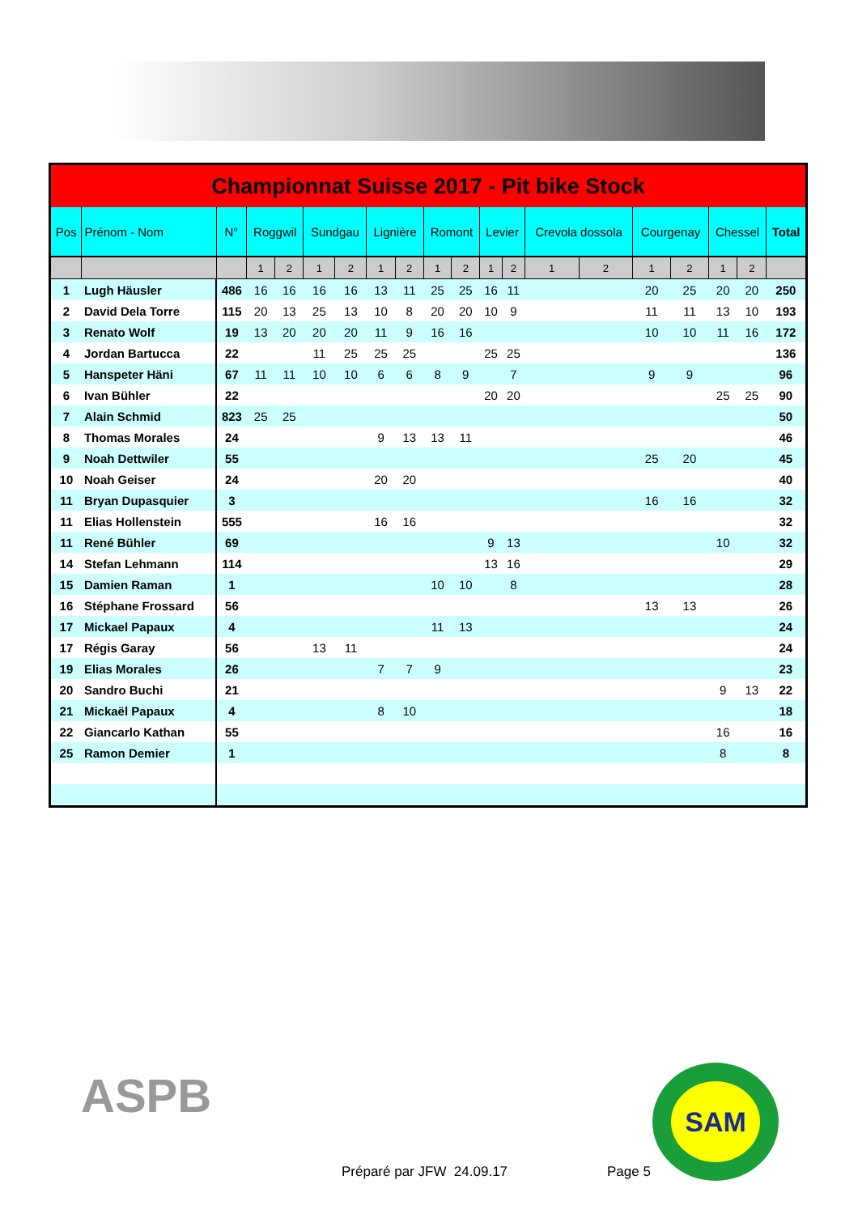| Championnat Suisse 2017 - Pit bike Stock | | | | | | | | | | | | | | | | | | | |
| Pos | Prénom - Nom | N° | Roggwil | | Sundgau | | Lignière | | Romont | | Levier | | Crevola dossola | | Courgenay | | Chessel | | Total |
| | | | 1 | 2 | 1 | 2 | 1 | 2 | 1 | 2 | 1 | 2 | 1 | 2 | 1 | 2 | 1 | 2 | |
| 1 | Lugh Häusler | 486 | 16 | 16 | 16 | 16 | 13 | 11 | 25 | 25 | 16 | 11 | | | 20 | 25 | 20 | 20 | 250 |
| 2 | David Dela Torre | 115 | 20 | 13 | 25 | 13 | 10 | 8 | 20 | 20 | 10 | 9 | | | 11 | 11 | 13 | 10 | 193 |
| 3 | Renato Wolf | 19 | 13 | 20 | 20 | 20 | 11 | 9 | 16 | 16 | | | | | 10 | 10 | 11 | 16 | 172 |
| 4 | Jordan Bartucca | 22 | | | 11 | 25 | 25 | 25 | | | 25 | 25 | | | | | | | 136 |
| 5 | Hanspeter Häni | 67 | 11 | 11 | 10 | 10 | 6 | 6 | 8 | 9 | | 7 | | | 9 | 9 | | | 96 |
| 6 | Ivan Bühler | 22 | | | | | | | | | 20 | 20 | | | | | 25 | 25 | 90 |
| 7 | Alain Schmid | 823 | 25 | 25 | | | | | | | | | | | | | | | 50 |
| 8 | Thomas Morales | 24 | | | | | 9 | 13 | 13 | 11 | | | | | | | | | 46 |
| 9 | Noah Dettwiler | 55 | | | | | | | | | | | | | 25 | 20 | | | 45 |
| 10 | Noah Geiser | 24 | | | | | 20 | 20 | | | | | | | | | | | 40 |
| 11 | Bryan Dupasquier | 3 | | | | | | | | | | | | | 16 | 16 | | | 32 |
| 11 | Elias Hollenstein | 555 | | | | | 16 | 16 | | | | | | | | | | | 32 |
| 11 | René Bühler | 69 | | | | | | | | | 9 | 13 | | | | | 10 | | 32 |
| 14 | Stefan Lehmann | 114 | | | | | | | | | 13 | 16 | | | | | | | 29 |
| 15 | Damien Raman | 1 | | | | | | | 10 | 10 | | 8 | | | | | | | 28 |
| 16 | Stéphane Frossard | 56 | | | | | | | | | | | | | 13 | 13 | | | 26 |
| 17 | Mickael Papaux | 4 | | | | | | | 11 | 13 | | | | | | | | | 24 |
| 17 | Régis Garay | 56 | | | 13 | 11 | | | | | | | | | | | | | 24 |
| 19 | Elias Morales | 26 | | | | | 7 | 7 | 9 | | | | | | | | | | 23 |
| 20 | Sandro Buchi | 21 | | | | | | | | | | | | | | | 9 | 13 | 22 |
| 21 | Mickaël Papaux | 4 | | | | | 8 | 10 | | | | | | | | | | | 18 |
| 22 | Giancarlo Kathan | 55 | | | | | | | | | | | | | | | 16 | | 16 |
| 25 | Ramon Demier | 1 | | | | | | | | | | | | | | | 8 | | 8 |
ASPB
Préparé par JFW 24.09.17 Page 5
SAM